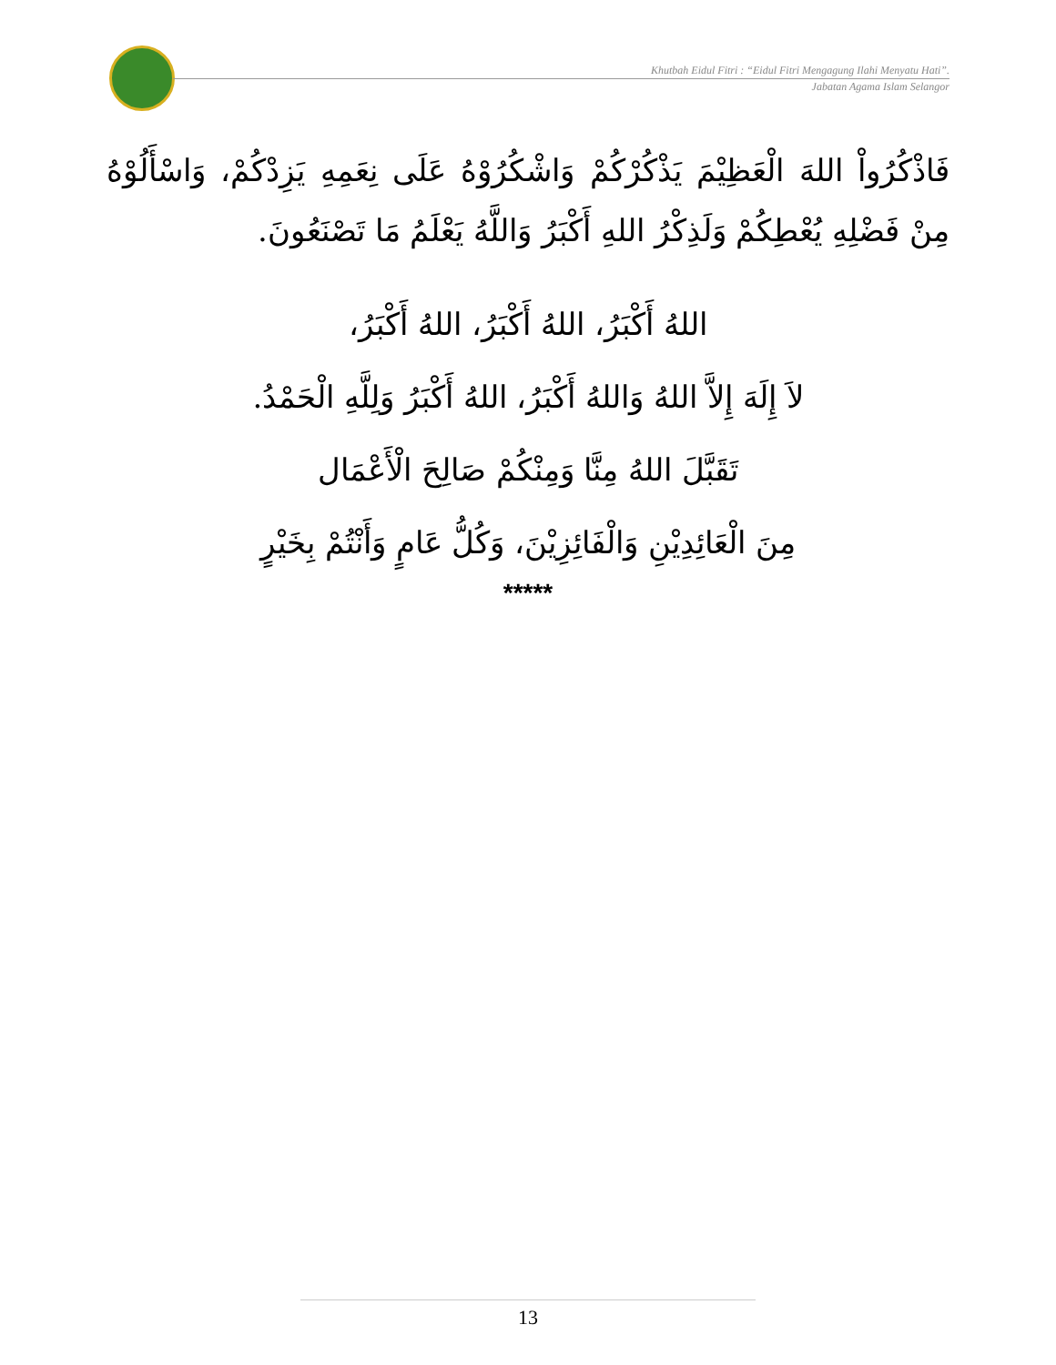Khutbah Eidul Fitri : “Eidul Fitri Mengagung Ilahi Menyatu Hati”.
Jabatan Agama Islam Selangor
فَاذْكُرُواْ اللهَ الْعَظِيْمَ يَذْكُرْكُمْ وَاشْكُرُوْهُ عَلَى نِعَمِهِ يَزِدْكُمْ، وَاسْأَلُوْهُ مِنْ فَضْلِهِ يُعْطِكُمْ وَلَذِكْرُ اللهِ أَكْبَرُ وَاللَّهُ يَعْلَمُ مَا تَصْنَعُونَ.
اللهُ أَكْبَرُ، اللهُ أَكْبَرُ، اللهُ أَكْبَرُ،
لاَ إِلَهَ إِلاَّ اللهُ وَاللهُ أَكْبَرُ، اللهُ أَكْبَرُ وَلِلَّهِ الْحَمْدُ.
تَقَبَّلَ اللهُ مِنَّا وَمِنْكُمْ صَالِحَ الْأَعْمَال
مِنَ الْعَائِدِيْنِ وَالْفَائِزِيْنَ، وَكُلُّ عَامٍ وَأَنْتُمْ بِخَيْرٍ
*****
13